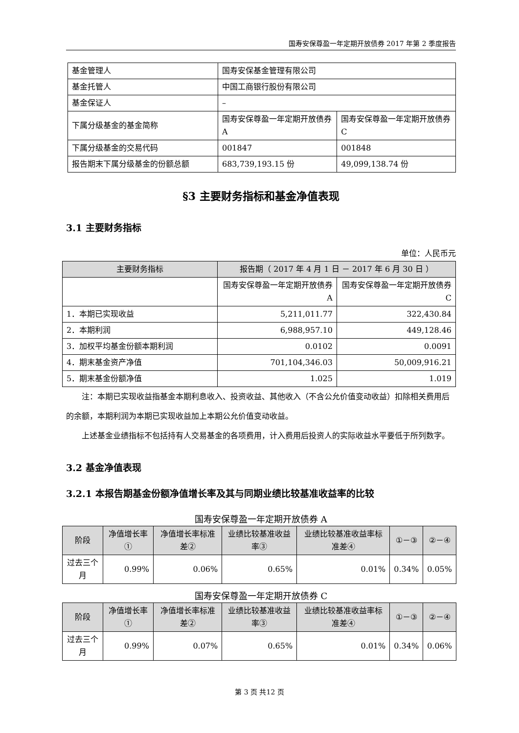国寿安保尊盈一年定期开放债券 2017 年第 2 季度报告
| 基金管理人 | 国寿安保基金管理有限公司 | |
| 基金托管人 | 中国工商银行股份有限公司 | |
| 基金保证人 | – | |
| 下属分级基金的基金简称 | 国寿安保尊盈一年定期开放债券 A | 国寿安保尊盈一年定期开放债券 C |
| 下属分级基金的交易代码 | 001847 | 001848 |
| 报告期末下属分级基金的份额总额 | 683,739,193.15 份 | 49,099,138.74 份 |
§3 主要财务指标和基金净值表现
3.1 主要财务指标
单位：人民币元
| 主要财务指标 | 报告期（ 2017 年 4 月 1 日 － 2017 年 6 月 30 日 ） | |
| --- | --- | --- |
| | 国寿安保尊盈一年定期开放债券 A | 国寿安保尊盈一年定期开放债券 C |
| 1．本期已实现收益 | 5,211,011.77 | 322,430.84 |
| 2．本期利润 | 6,988,957.10 | 449,128.46 |
| 3．加权平均基金份额本期利润 | 0.0102 | 0.0091 |
| 4．期末基金资产净值 | 701,104,346.03 | 50,009,916.21 |
| 5．期末基金份额净值 | 1.025 | 1.019 |
注：本期已实现收益指基金本期利息收入、投资收益、其他收入（不含公允价值变动收益）扣除相关费用后的余额，本期利润为本期已实现收益加上本期公允价值变动收益。
上述基金业绩指标不包括持有人交易基金的各项费用，计入费用后投资人的实际收益水平要低于所列数字。
3.2 基金净值表现
3.2.1 本报告期基金份额净值增长率及其与同期业绩比较基准收益率的比较
国寿安保尊盈一年定期开放债券 A
| 阶段 | 净值增长率① | 净值增长率标准差② | 业绩比较基准收益率③ | 业绩比较基准收益率标准差④ | ①－③ | ②－④ |
| --- | --- | --- | --- | --- | --- | --- |
| 过去三个月 | 0.99% | 0.06% | 0.65% | 0.01% | 0.34% | 0.05% |
国寿安保尊盈一年定期开放债券 C
| 阶段 | 净值增长率① | 净值增长率标准差② | 业绩比较基准收益率③ | 业绩比较基准收益率标准差④ | ①－③ | ②－④ |
| --- | --- | --- | --- | --- | --- | --- |
| 过去三个月 | 0.99% | 0.07% | 0.65% | 0.01% | 0.34% | 0.06% |
第 3 页 共12 页